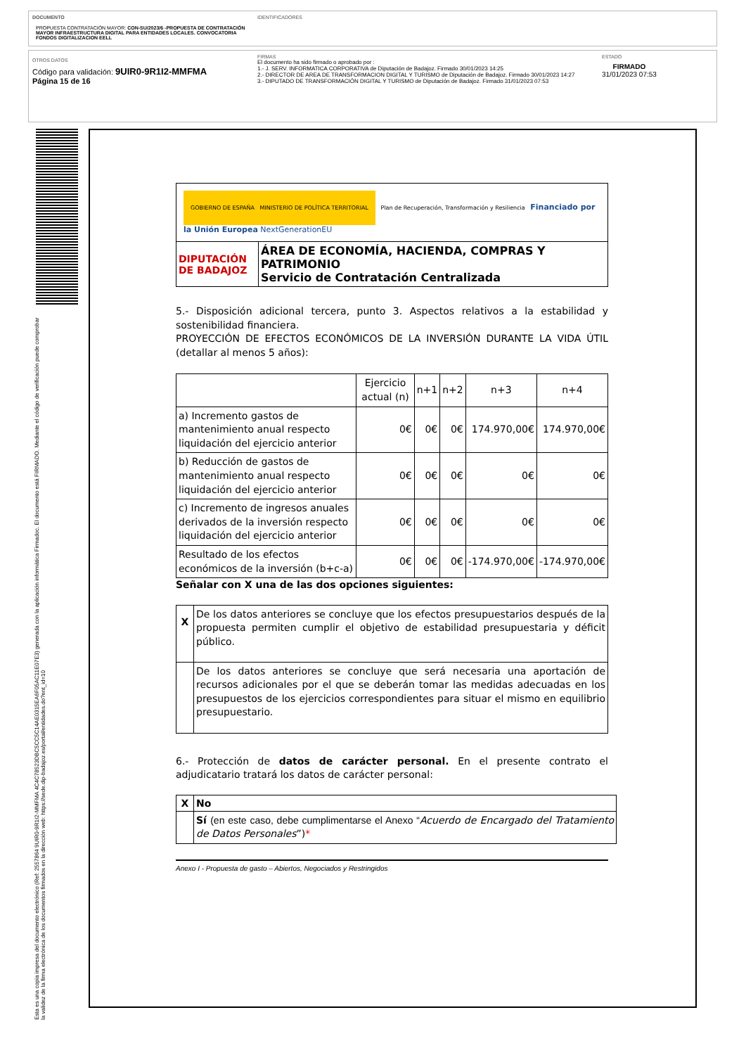DOCUMENTO
PROPUESTA CONTRATACIÓN MAYOR: CON-SU/2023/6 -PROPUESTA DE CONTRATACIÓN MAYOR INFRAESTRUCTURA DIGITAL PARA ENTIDADES LOCALES. CONVOCATORIA FONDOS DIGITALIZACION EELL
IDENTIFICADORES
OTROS DATOS
Código para validación: 9UIR0-9R1I2-MMFMA
Página 15 de 16
FIRMAS
El documento ha sido firmado o aprobado por :
1.- J. SERV. INFORMATICA CORPORATIVA de Diputación de Badajoz. Firmado 30/01/2023 14:25
2.- DIRECTOR DE AREA DE TRANSFORMACION DIGITAL Y TURISMO de Diputación de Badajoz. Firmado 30/01/2023 14:27
3.- DIPUTADO DE TRANSFORMACIÓN DIGITAL Y TURISMO de Diputación de Badajoz. Firmado 31/01/2023 07:53
ESTADO
FIRMADO
31/01/2023 07:53
Esta es una copia impresa del documento electrónico (Ref: 2557864 9UIR0-9R1I2-MMFMA 4C4C78523DBC5CC5C14AE0315EA6F05AC11E07E3) generada con la aplicación informática Firmadoc. El documento está FIRMADO. Mediante el código de verificación puede comprobar la validez de la firma electrónica de los documentos firmados en la dirección web: https://sede.dip-badajoz.es/portal/entidades.do?ent_id=10
| GOBIERNO DE ESPAÑA MINISTERIO DE POLÍTICA TERRITORIAL Plan de Recuperación, Transformación y Resiliencia Financiado por la Unión Europea NextGenerationEU | |
| DIPUTACIÓN DE BADAJOZ | ÁREA DE ECONOMÍA, HACIENDA, COMPRAS Y PATRIMONIO Servicio de Contratación Centralizada |
5.- Disposición adicional tercera, punto 3. Aspectos relativos a la estabilidad y sostenibilidad financiera.
PROYECCIÓN DE EFECTOS ECONÓMICOS DE LA INVERSIÓN DURANTE LA VIDA ÚTIL (detallar al menos 5 años):
| | Ejercicio actual (n) | n+1 | n+2 | n+3 | n+4 |
| --- | --- | --- | --- | --- | --- |
| a) Incremento gastos de mantenimiento anual respecto liquidación del ejercicio anterior | 0€ | 0€ | 0€ | 174.970,00€ | 174.970,00€ |
| b) Reducción de gastos de mantenimiento anual respecto liquidación del ejercicio anterior | 0€ | 0€ | 0€ | 0€ | 0€ |
| c) Incremento de ingresos anuales derivados de la inversión respecto liquidación del ejercicio anterior | 0€ | 0€ | 0€ | 0€ | 0€ |
| Resultado de los efectos económicos de la inversión (b+c-a) | 0€ | 0€ | 0€ | -174.970,00€ | -174.970,00€ |
Señalar con X una de las dos opciones siguientes:
| X | De los datos anteriores se concluye que los efectos presupuestarios después de la propuesta permiten cumplir el objetivo de estabilidad presupuestaria y déficit público. |
| | De los datos anteriores se concluye que será necesaria una aportación de recursos adicionales por el que se deberán tomar las medidas adecuadas en los presupuestos de los ejercicios correspondientes para situar el mismo en equilibrio presupuestario. |
6.- Protección de datos de carácter personal. En el presente contrato el adjudicatario tratará los datos de carácter personal:
| X | No |
| | Sí (en este caso, debe cumplimentarse el Anexo “ Acuerdo de Encargado del Tratamiento de Datos Personales ”) * |
Anexo I - Propuesta de gasto – Abiertos, Negociados y Restringidos